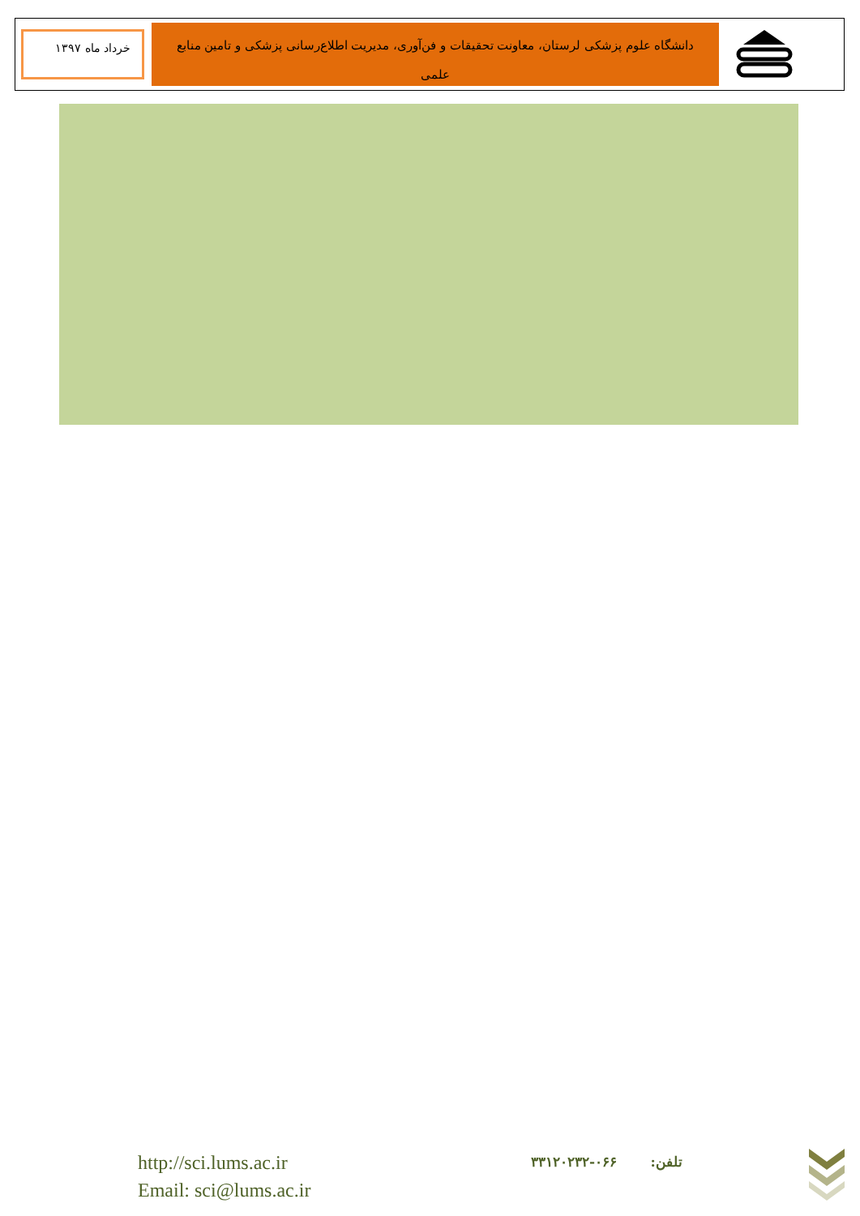خرداد ماه ۱۳۹۷
دانشگاه علوم پزشکی لرستان، معاونت تحقیقات و فن‌آوری، مدیریت اطلاع‌رسانی پزشکی و تامین منابع علمی
http://sci.lums.ac.ir
Email: sci@lums.ac.ir
تلفن: ۰۶۶-۳۳۱۲۰۲۳۲